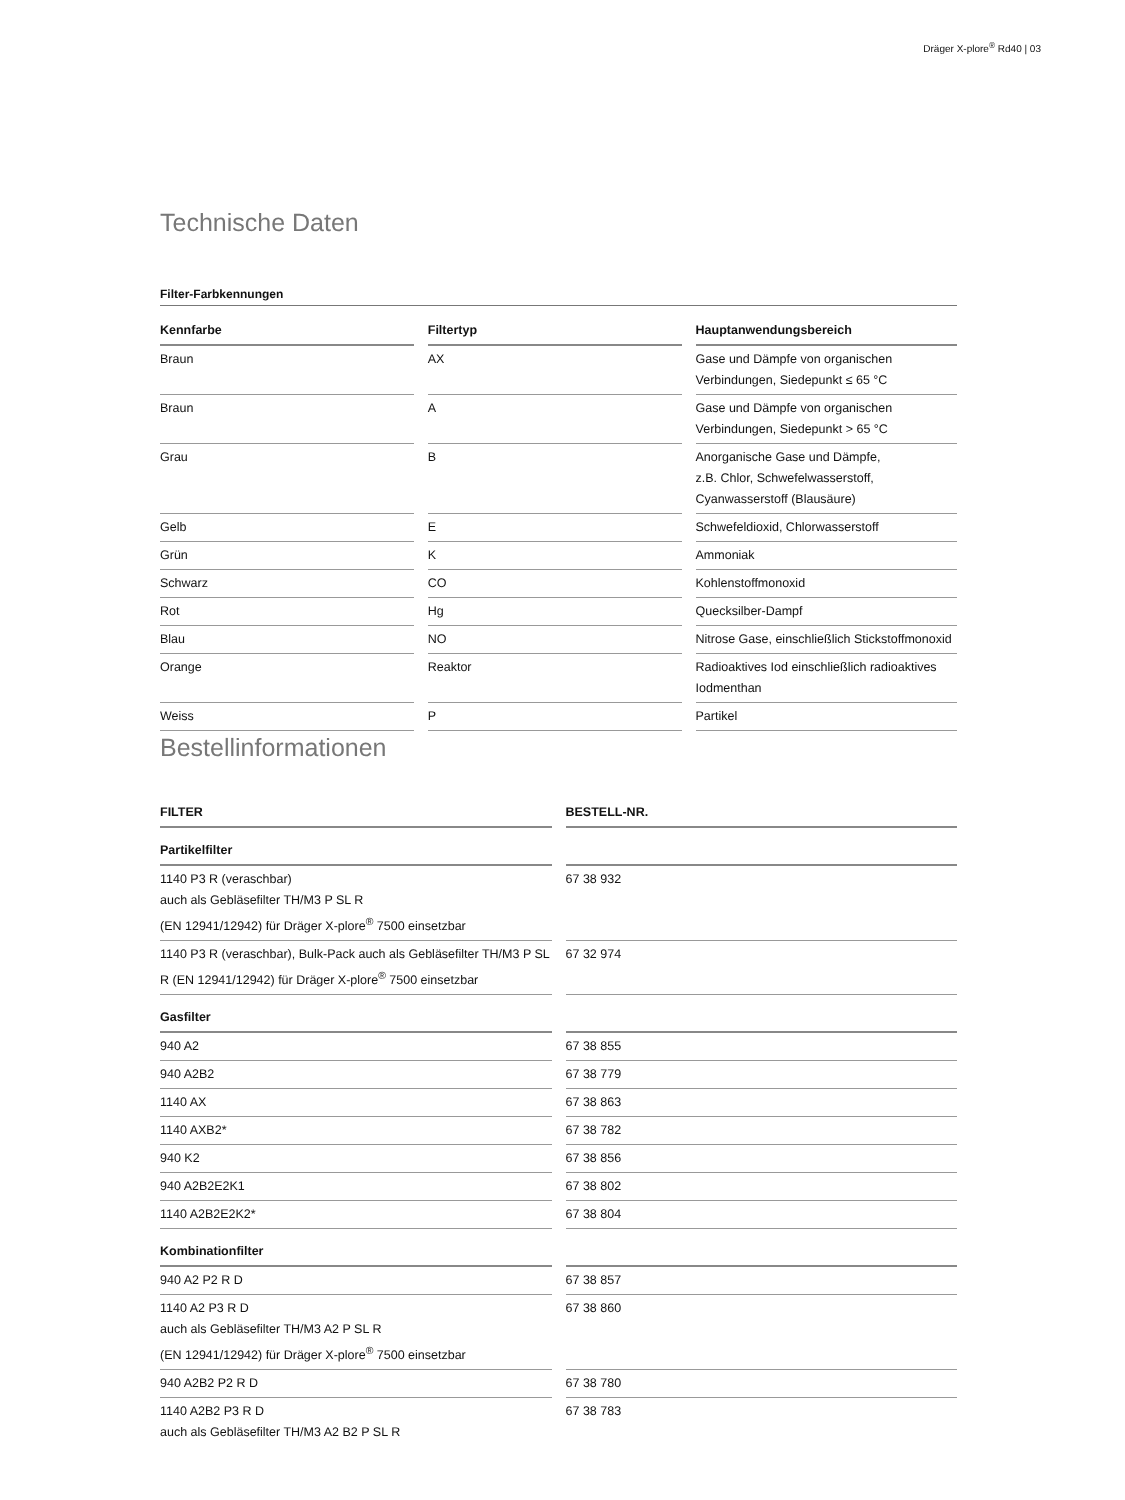Dräger X-plore<sup>®</sup> Rd40 | 03
Technische Daten
Filter-Farbkennungen
| Kennfarbe | Filtertyp | Hauptanwendungsbereich |
| --- | --- | --- |
| Braun | AX | Gase und Dämpfe von organischen Verbindungen, Siedepunkt ≤ 65 °C |
| Braun | A | Gase und Dämpfe von organischen Verbindungen, Siedepunkt > 65 °C |
| Grau | B | Anorganische Gase und Dämpfe, z.B. Chlor, Schwefelwasserstoff, Cyanwasserstoff (Blausäure) |
| Gelb | E | Schwefeldioxid, Chlorwasserstoff |
| Grün | K | Ammoniak |
| Schwarz | CO | Kohlenstoffmonoxid |
| Rot | Hg | Quecksilber-Dampf |
| Blau | NO | Nitrose Gase, einschließlich Stickstoffmonoxid |
| Orange | Reaktor | Radioaktives Iod einschließlich radioaktives Iodmenthan |
| Weiss | P | Partikel |
Bestellinformationen
| FILTER | BESTELL-NR. |
| --- | --- |
| Partikelfilter | |
| 1140 P3 R (veraschbar) auch als Gebläsefilter TH/M3 P SL R (EN 12941/12942) für Dräger X-plore<sup>®</sup> 7500 einsetzbar | 67 38 932 |
| 1140 P3 R (veraschbar), Bulk-Pack auch als Gebläsefilter TH/M3 P SL R (EN 12941/12942) für Dräger X-plore<sup>®</sup> 7500 einsetzbar | 67 32 974 |
| Gasfilter | |
| 940 A2 | 67 38 855 |
| 940 A2B2 | 67 38 779 |
| 1140 AX | 67 38 863 |
| 1140 AXB2* | 67 38 782 |
| 940 K2 | 67 38 856 |
| 940 A2B2E2K1 | 67 38 802 |
| 1140 A2B2E2K2* | 67 38 804 |
| Kombinationfilter | |
| 940 A2 P2 R D | 67 38 857 |
| 1140 A2 P3 R D auch als Gebläsefilter TH/M3 A2 P SL R (EN 12941/12942) für Dräger X-plore<sup>®</sup> 7500 einsetzbar | 67 38 860 |
| 940 A2B2 P2 R D | 67 38 780 |
| 1140 A2B2 P3 R D auch als Gebläsefilter TH/M3 A2 B2 P SL R | 67 38 783 |